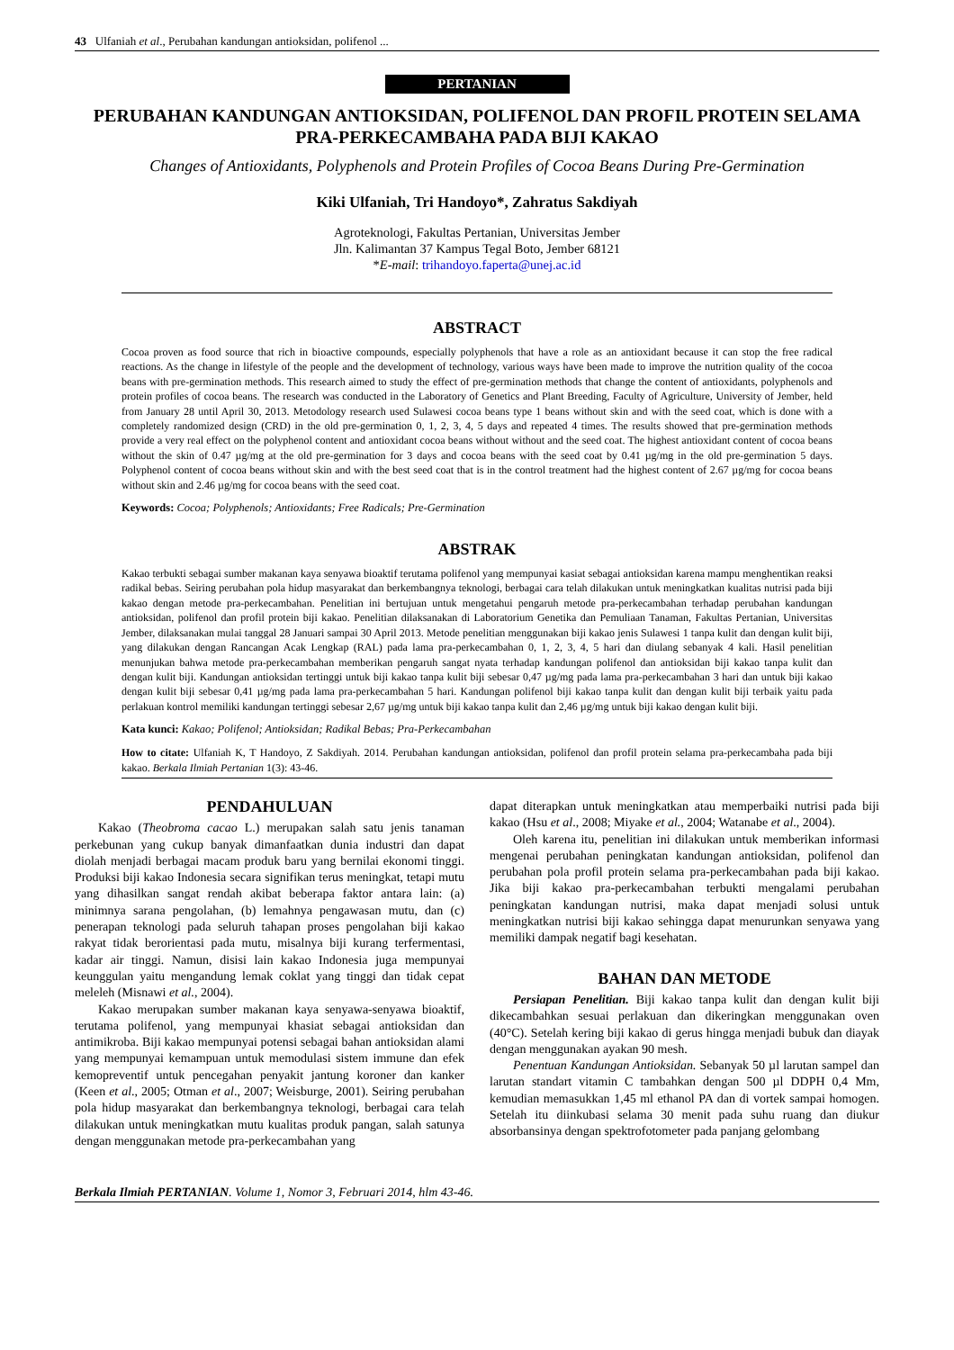43 Ulfaniah et al., Perubahan kandungan antioksidan, polifenol ...
PERTANIAN
PERUBAHAN KANDUNGAN ANTIOKSIDAN, POLIFENOL DAN PROFIL PROTEIN SELAMA PRA-PERKECAMBAHA PADA BIJI KAKAO
Changes of Antioxidants, Polyphenols and Protein Profiles of Cocoa Beans During Pre-Germination
Kiki Ulfaniah, Tri Handoyo*, Zahratus Sakdiyah
Agroteknologi, Fakultas Pertanian, Universitas Jember
Jln. Kalimantan 37 Kampus Tegal Boto, Jember 68121
*E-mail: trihandoyo.faperta@unej.ac.id
ABSTRACT
Cocoa proven as food source that rich in bioactive compounds, especially polyphenols that have a role as an antioxidant because it can stop the free radical reactions. As the change in lifestyle of the people and the development of technology, various ways have been made to improve the nutrition quality of the cocoa beans with pre-germination methods. This research aimed to study the effect of pre-germination methods that change the content of antioxidants, polyphenols and protein profiles of cocoa beans. The research was conducted in the Laboratory of Genetics and Plant Breeding, Faculty of Agriculture, University of Jember, held from January 28 until April 30, 2013. Metodology research used Sulawesi cocoa beans type 1 beans without skin and with the seed coat, which is done with a completely randomized design (CRD) in the old pre-germination 0, 1, 2, 3, 4, 5 days and repeated 4 times. The results showed that pre-germination methods provide a very real effect on the polyphenol content and antioxidant cocoa beans without without and the seed coat. The highest antioxidant content of cocoa beans without the skin of 0.47 µg/mg at the old pre-germination for 3 days and cocoa beans with the seed coat by 0.41 µg/mg in the old pre-germination 5 days. Polyphenol content of cocoa beans without skin and with the best seed coat that is in the control treatment had the highest content of 2.67 µg/mg for cocoa beans without skin and 2.46 µg/mg for cocoa beans with the seed coat.
Keywords: Cocoa; Polyphenols; Antioxidants; Free Radicals; Pre-Germination
ABSTRAK
Kakao terbukti sebagai sumber makanan kaya senyawa bioaktif terutama polifenol yang mempunyai kasiat sebagai antioksidan karena mampu menghentikan reaksi radikal bebas. Seiring perubahan pola hidup masyarakat dan berkembangnya teknologi, berbagai cara telah dilakukan untuk meningkatkan kualitas nutrisi pada biji kakao dengan metode pra-perkecambahan. Penelitian ini bertujuan untuk mengetahui pengaruh metode pra-perkecambahan terhadap perubahan kandungan antioksidan, polifenol dan profil protein biji kakao. Penelitian dilaksanakan di Laboratorium Genetika dan Pemuliaan Tanaman, Fakultas Pertanian, Universitas Jember, dilaksanakan mulai tanggal 28 Januari sampai 30 April 2013. Metode penelitian menggunakan biji kakao jenis Sulawesi 1 tanpa kulit dan dengan kulit biji, yang dilakukan dengan Rancangan Acak Lengkap (RAL) pada lama pra-perkecambahan 0, 1, 2, 3, 4, 5 hari dan diulang sebanyak 4 kali. Hasil penelitian menunjukan bahwa metode pra-perkecambahan memberikan pengaruh sangat nyata terhadap kandungan polifenol dan antioksidan biji kakao tanpa kulit dan dengan kulit biji. Kandungan antioksidan tertinggi untuk biji kakao tanpa kulit biji sebesar 0,47 µg/mg pada lama pra-perkecambahan 3 hari dan untuk biji kakao dengan kulit biji sebesar 0,41 µg/mg pada lama pra-perkecambahan 5 hari. Kandungan polifenol biji kakao tanpa kulit dan dengan kulit biji terbaik yaitu pada perlakuan kontrol memiliki kandungan tertinggi sebesar 2,67 µg/mg untuk biji kakao tanpa kulit dan 2,46 µg/mg untuk biji kakao dengan kulit biji.
Kata kunci: Kakao; Polifenol; Antioksidan; Radikal Bebas; Pra-Perkecambahan
How to citate: Ulfaniah K, T Handoyo, Z Sakdiyah. 2014. Perubahan kandungan antioksidan, polifenol dan profil protein selama pra-perkecambaha pada biji kakao. Berkala Ilmiah Pertanian 1(3): 43-46.
PENDAHULUAN
Kakao (Theobroma cacao L.) merupakan salah satu jenis tanaman perkebunan yang cukup banyak dimanfaatkan dunia industri dan dapat diolah menjadi berbagai macam produk baru yang bernilai ekonomi tinggi. Produksi biji kakao Indonesia secara signifikan terus meningkat, tetapi mutu yang dihasilkan sangat rendah akibat beberapa faktor antara lain: (a) minimnya sarana pengolahan, (b) lemahnya pengawasan mutu, dan (c) penerapan teknologi pada seluruh tahapan proses pengolahan biji kakao rakyat tidak berorientasi pada mutu, misalnya biji kurang terfermentasi, kadar air tinggi. Namun, disisi lain kakao Indonesia juga mempunyai keunggulan yaitu mengandung lemak coklat yang tinggi dan tidak cepat meleleh (Misnawi et al., 2004).
Kakao merupakan sumber makanan kaya senyawa-senyawa bioaktif, terutama polifenol, yang mempunyai khasiat sebagai antioksidan dan antimikroba. Biji kakao mempunyai potensi sebagai bahan antioksidan alami yang mempunyai kemampuan untuk memodulasi sistem immune dan efek kemopreventif untuk pencegahan penyakit jantung koroner dan kanker (Keen et al., 2005; Otman et al., 2007; Weisburge, 2001). Seiring perubahan pola hidup masyarakat dan berkembangnya teknologi, berbagai cara telah dilakukan untuk meningkatkan mutu kualitas produk pangan, salah satunya dengan menggunakan metode pra-perkecambahan yang
dapat diterapkan untuk meningkatkan atau memperbaiki nutrisi pada biji kakao (Hsu et al., 2008; Miyake et al., 2004; Watanabe et al., 2004).
Oleh karena itu, penelitian ini dilakukan untuk memberikan informasi mengenai perubahan peningkatan kandungan antioksidan, polifenol dan perubahan pola profil protein selama pra-perkecambahan pada biji kakao. Jika biji kakao pra-perkecambahan terbukti mengalami perubahan peningkatan kandungan nutrisi, maka dapat menjadi solusi untuk meningkatkan nutrisi biji kakao sehingga dapat menurunkan senyawa yang memiliki dampak negatif bagi kesehatan.
BAHAN DAN METODE
Persiapan Penelitian. Biji kakao tanpa kulit dan dengan kulit biji dikecambahkan sesuai perlakuan dan dikeringkan menggunakan oven (40°C). Setelah kering biji kakao di gerus hingga menjadi bubuk dan diayak dengan menggunakan ayakan 90 mesh.
Penentuan Kandungan Antioksidan. Sebanyak 50 µl larutan sampel dan larutan standart vitamin C tambahkan dengan 500 µl DDPH 0,4 Mm, kemudian memasukkan 1,45 ml ethanol PA dan di vortek sampai homogen. Setelah itu diinkubasi selama 30 menit pada suhu ruang dan diukur absorbansinya dengan spektrofotometer pada panjang gelombang
Berkala Ilmiah PERTANIAN. Volume 1, Nomor 3, Februari 2014, hlm 43-46.